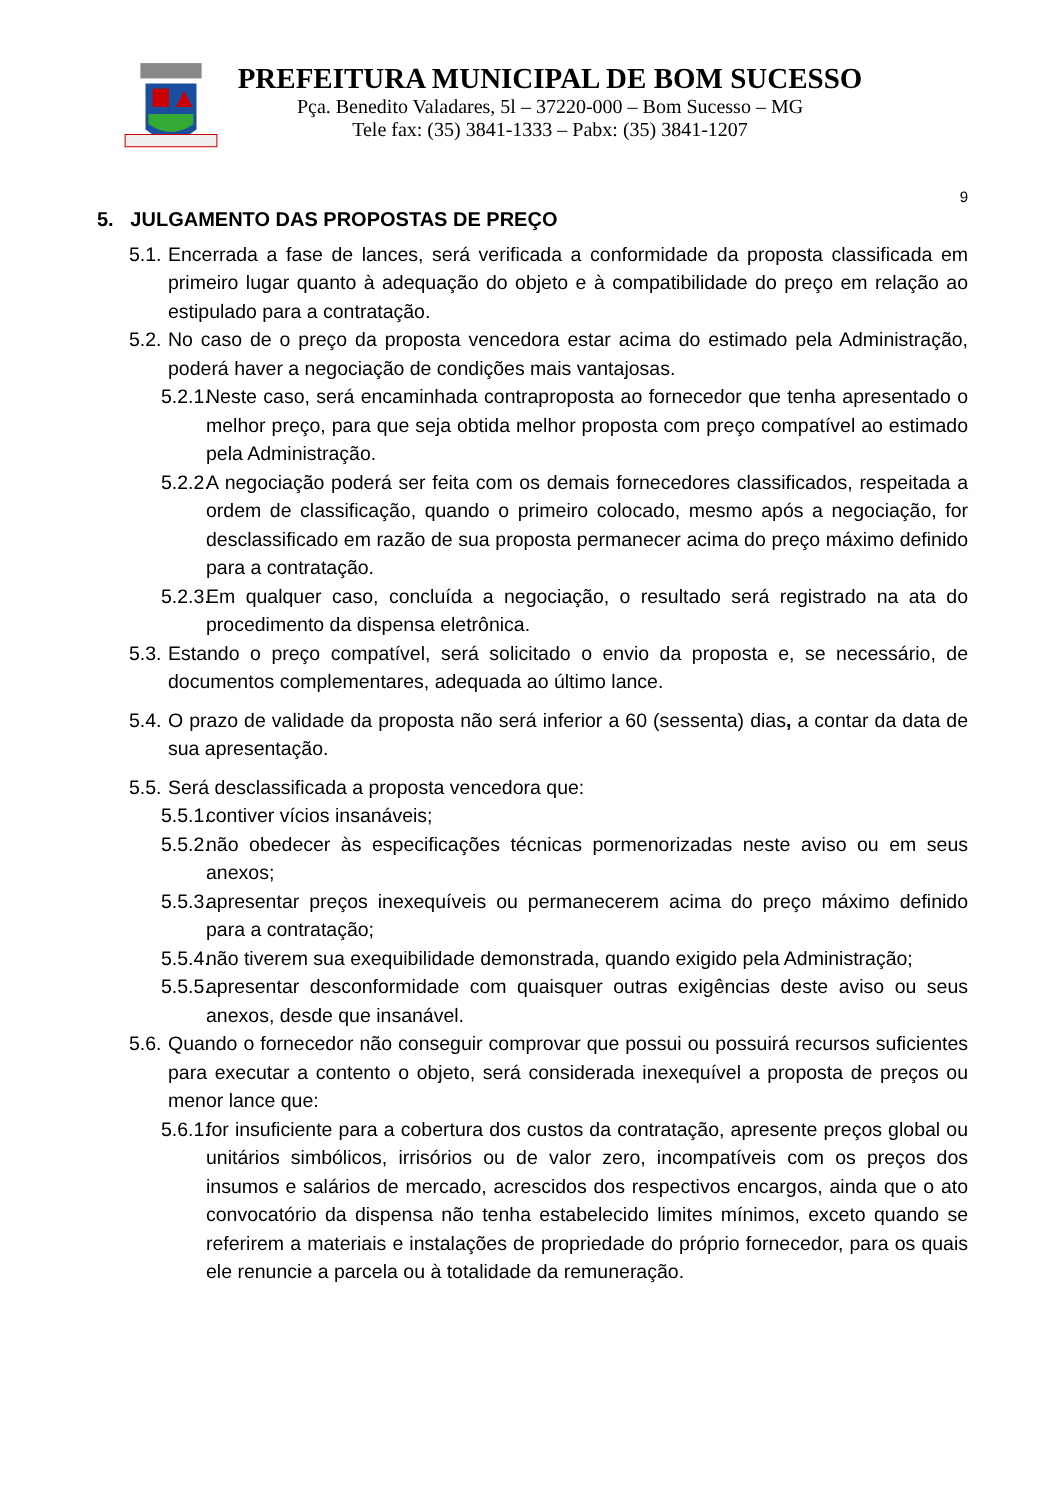PREFEITURA MUNICIPAL DE BOM SUCESSO
Pça. Benedito Valadares, 5l – 37220-000 – Bom Sucesso – MG
Tele fax: (35) 3841-1333 – Pabx: (35) 3841-1207
9
5. JULGAMENTO DAS PROPOSTAS DE PREÇO
5.1. Encerrada a fase de lances, será verificada a conformidade da proposta classificada em primeiro lugar quanto à adequação do objeto e à compatibilidade do preço em relação ao estipulado para a contratação.
5.2. No caso de o preço da proposta vencedora estar acima do estimado pela Administração, poderá haver a negociação de condições mais vantajosas.
5.2.1. Neste caso, será encaminhada contraproposta ao fornecedor que tenha apresentado o melhor preço, para que seja obtida melhor proposta com preço compatível ao estimado pela Administração.
5.2.2. A negociação poderá ser feita com os demais fornecedores classificados, respeitada a ordem de classificação, quando o primeiro colocado, mesmo após a negociação, for desclassificado em razão de sua proposta permanecer acima do preço máximo definido para a contratação.
5.2.3. Em qualquer caso, concluída a negociação, o resultado será registrado na ata do procedimento da dispensa eletrônica.
5.3. Estando o preço compatível, será solicitado o envio da proposta e, se necessário, de documentos complementares, adequada ao último lance.
5.4. O prazo de validade da proposta não será inferior a 60 (sessenta) dias, a contar da data de sua apresentação.
5.5. Será desclassificada a proposta vencedora que:
5.5.1. contiver vícios insanáveis;
5.5.2. não obedecer às especificações técnicas pormenorizadas neste aviso ou em seus anexos;
5.5.3. apresentar preços inexequíveis ou permanecerem acima do preço máximo definido para a contratação;
5.5.4. não tiverem sua exequibilidade demonstrada, quando exigido pela Administração;
5.5.5. apresentar desconformidade com quaisquer outras exigências deste aviso ou seus anexos, desde que insanável.
5.6. Quando o fornecedor não conseguir comprovar que possui ou possuirá recursos suficientes para executar a contento o objeto, será considerada inexequível a proposta de preços ou menor lance que:
5.6.1. for insuficiente para a cobertura dos custos da contratação, apresente preços global ou unitários simbólicos, irrisórios ou de valor zero, incompatíveis com os preços dos insumos e salários de mercado, acrescidos dos respectivos encargos, ainda que o ato convocatório da dispensa não tenha estabelecido limites mínimos, exceto quando se referirem a materiais e instalações de propriedade do próprio fornecedor, para os quais ele renuncie a parcela ou à totalidade da remuneração.